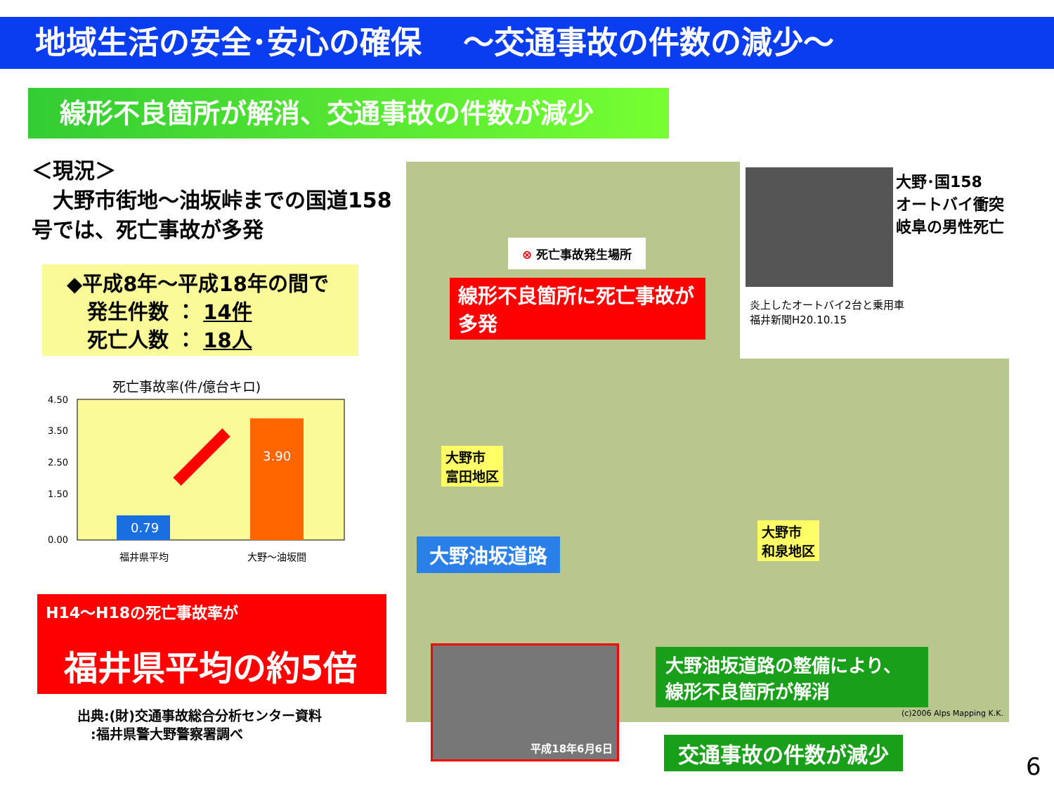地域生活の安全･安心の確保　 ～交通事故の件数の減少～
線形不良箇所が解消、交通事故の件数が減少
＜現況＞
　大野市街地～油坂峠までの国道158号では、死亡事故が多発
◆平成8年～平成18年の間で
　発生件数 ： 14件
　死亡人数 ： 18人
死亡事故率(件/億台キロ)
4.50
3.50
2.50
1.50
0.00
0.79
3.90
福井県平均
大野～油坂間
H14～H18の死亡事故率が
福井県平均の約5倍
出典:(財)交通事故総合分析センター資料
　:福井県警大野警察署調べ
⊗ 死亡事故発生場所
線形不良箇所に死亡事故が多発
大野市
富田地区
大野市
和泉地区
大野油坂道路
大野油坂道路の整備により、線形不良箇所が解消
平成18年6月6日
炎上したオートバイ2台と乗用車
福井新聞H20.10.15
大野･国158
オートバイ衝突
岐阜の男性死亡
(c)2006 Alps Mapping K.K.
交通事故の件数が減少
6